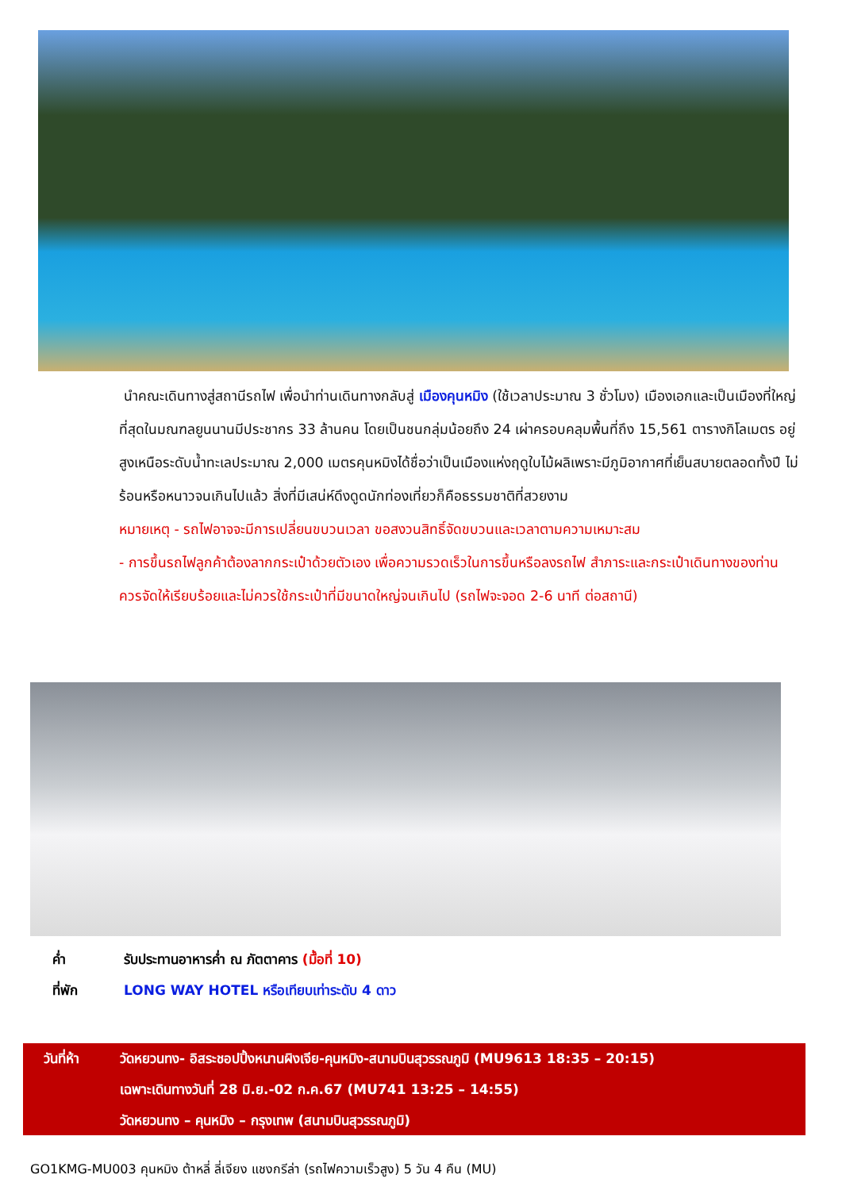นำคณะเดินทางสู่สถานีรถไฟ เพื่อนำท่านเดินทางกลับสู่ เมืองคุนหมิง (ใช้เวลาประมาณ 3 ชั่วโมง) เมืองเอกและเป็นเมืองที่ใหญ่ที่สุดในมณฑลยูนนานมีประชากร 33 ล้านคน โดยเป็นชนกลุ่มน้อยถึง 24 เผ่าครอบคลุมพื้นที่ถึง 15,561 ตารางกิโลเมตร อยู่สูงเหนือระดับน้ำทะเลประมาณ 2,000 เมตรคุนหมิงได้ชื่อว่าเป็นเมืองแห่งฤดูใบไม้ผลิเพราะมีภูมิอากาศที่เย็นสบายตลอดทั้งปี ไม่ร้อนหรือหนาวจนเกินไปแล้ว สิ่งที่มีเสน่ห์ดึงดูดนักท่องเที่ยวก็คือธรรมชาติที่สวยงาม
หมายเหตุ - รถไฟอาจจะมีการเปลี่ยนขบวนเวลา ขอสงวนสิทธิ์จัดขบวนและเวลาตามความเหมาะสม
- การขึ้นรถไฟลูกค้าต้องลากกระเป๋าด้วยตัวเอง เพื่อความรวดเร็วในการขึ้นหรือลงรถไฟ สำภาระและกระเป๋าเดินทางของท่าน ควรจัดให้เรียบร้อยและไม่ควรใช้กระเป๋าที่มีขนาดใหญ่จนเกินไป (รถไฟจะจอด 2-6 นาที ต่อสถานี)
ค่ำ รับประทานอาหารค่ำ ณ ภัตตาคาร (มื้อที่ 10)
ที่พัก LONG WAY HOTEL หรือเทียบเท่าระดับ 4 ดาว
วันที่ห้า วัดหยวนทง- อิสระชอปปิ้งหนานผิงเจีย-คุนหมิง-สนามบินสุวรรณภูมิ (MU9613 18:35 – 20:15)
เฉพาะเดินทางวันที่ 28 มิ.ย.-02 ก.ค.67 (MU741 13:25 – 14:55)
วัดหยวนทง – คุนหมิง – กรุงเทพ (สนามบินสุวรรณภูมิ)
GO1KMG-MU003 คุนหมิง ต้าหลี่ ลี่เจียง แชงกรีล่า (รถไฟความเร็วสูง) 5 วัน 4 คืน (MU)